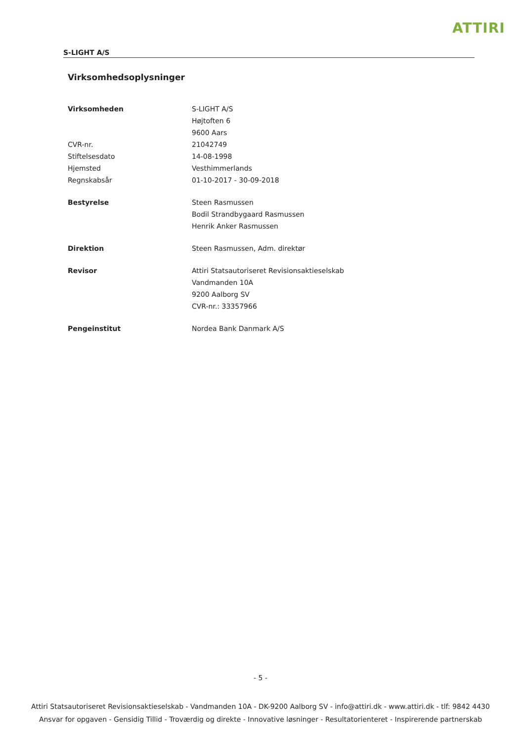ATTIRI
S-LIGHT A/S
Virksomhedsoplysninger
Virksomheden S-LIGHT A/S
Højtoften 6
9600 Aars
CVR-nr. 21042749
Stiftelsesdato 14-08-1998
Hjemsted Vesthimmerlands
Regnskabsår 01-10-2017 - 30-09-2018
Bestyrelse Steen Rasmussen
Bodil Strandbygaard Rasmussen
Henrik Anker Rasmussen
Direktion Steen Rasmussen, Adm. direktør
Revisor Attiri Statsautoriseret Revisionsaktieselskab
Vandmanden 10A
9200 Aalborg SV
CVR-nr.: 33357966
Pengeinstitut Nordea Bank Danmark A/S
- 5 -
Attiri Statsautoriseret Revisionsaktieselskab - Vandmanden 10A - DK-9200 Aalborg SV - info@attiri.dk - www.attiri.dk - tlf: 9842 4430
Ansvar for opgaven - Gensidig Tillid - Troværdig og direkte - Innovative løsninger - Resultatorienteret - Inspirerende partnerskab